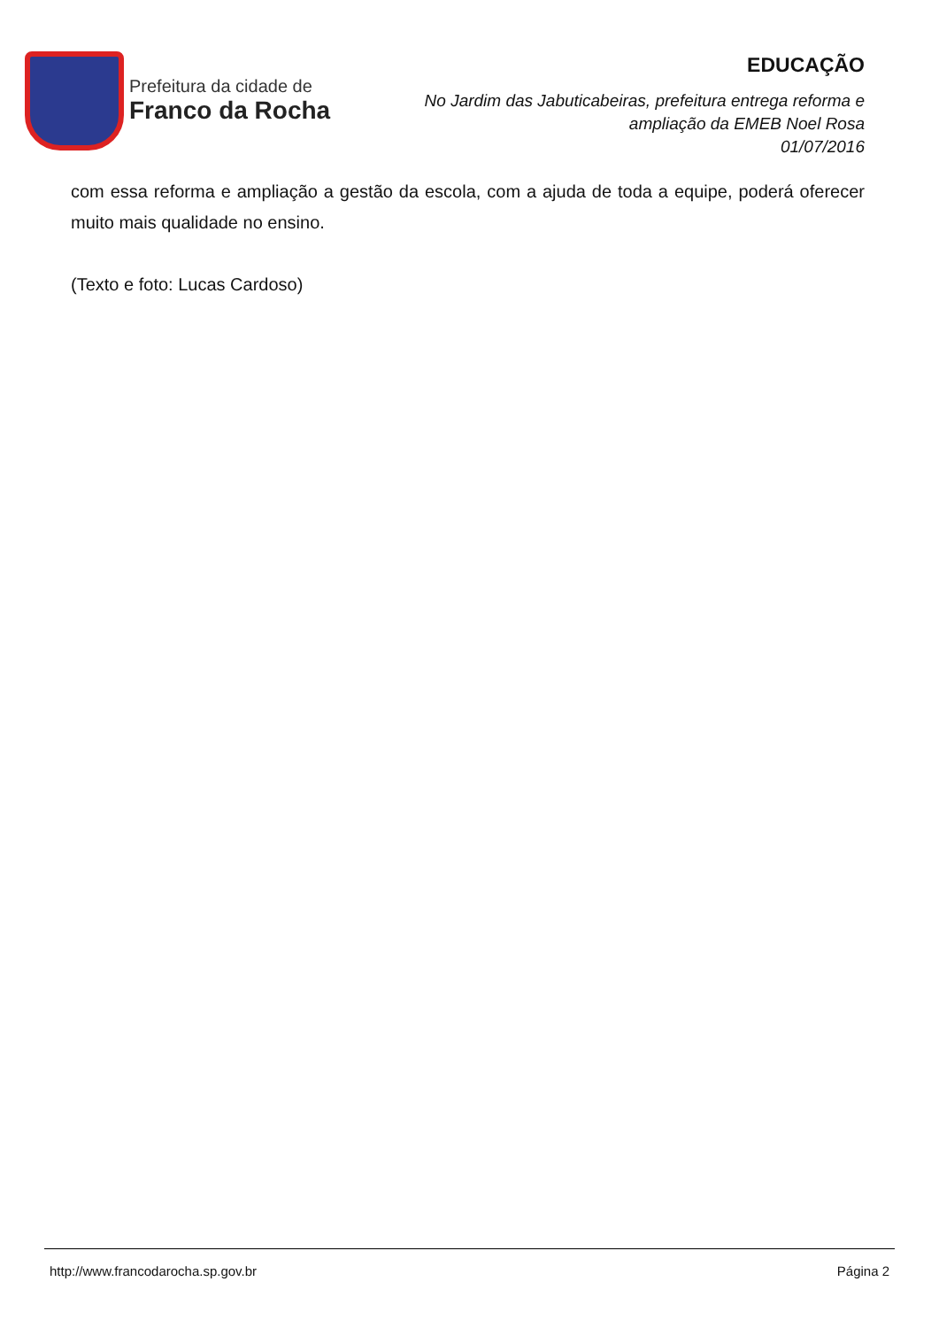Prefeitura da cidade de
Franco da Rocha
EDUCAÇÃO
No Jardim das Jabuticabeiras, prefeitura entrega reforma e
ampliação da EMEB Noel Rosa
01/07/2016
com essa reforma e ampliação a gestão da escola, com a ajuda de toda a equipe, poderá oferecer muito mais qualidade no ensino.
(Texto e foto: Lucas Cardoso)
http://www.francodarocha.sp.gov.br Página 2